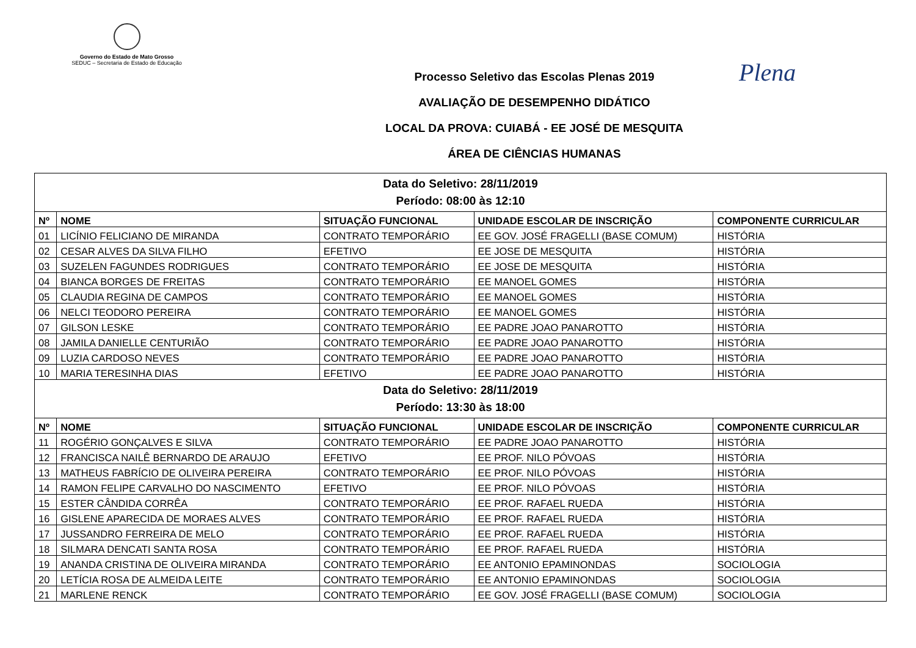Governo do Estado de Mato Grosso
SEDUC – Secretaria de Estado de Educação
Plena
Processo Seletivo das Escolas Plenas 2019
AVALIAÇÃO DE DESEMPENHO DIDÁTICO
LOCAL DA PROVA: CUIABÁ - EE JOSÉ DE MESQUITA
ÁREA DE CIÊNCIAS HUMANAS
| Data do Seletivo: 28/11/2019 Período: 08:00 às 12:10 | | | | |
| Nº | NOME | SITUAÇÃO FUNCIONAL | UNIDADE ESCOLAR DE INSCRIÇÃO | COMPONENTE CURRICULAR |
| 01 | LICÍNIO FELICIANO DE MIRANDA | CONTRATO TEMPORÁRIO | EE GOV. JOSÉ FRAGELLI (BASE COMUM) | HISTÓRIA |
| 02 | CESAR ALVES DA SILVA FILHO | EFETIVO | EE JOSE DE MESQUITA | HISTÓRIA |
| 03 | SUZELEN FAGUNDES RODRIGUES | CONTRATO TEMPORÁRIO | EE JOSE DE MESQUITA | HISTÓRIA |
| 04 | BIANCA BORGES DE FREITAS | CONTRATO TEMPORÁRIO | EE MANOEL GOMES | HISTÓRIA |
| 05 | CLAUDIA REGINA DE CAMPOS | CONTRATO TEMPORÁRIO | EE MANOEL GOMES | HISTÓRIA |
| 06 | NELCI TEODORO PEREIRA | CONTRATO TEMPORÁRIO | EE MANOEL GOMES | HISTÓRIA |
| 07 | GILSON LESKE | CONTRATO TEMPORÁRIO | EE PADRE JOAO PANAROTTO | HISTÓRIA |
| 08 | JAMILA DANIELLE CENTURIÃO | CONTRATO TEMPORÁRIO | EE PADRE JOAO PANAROTTO | HISTÓRIA |
| 09 | LUZIA CARDOSO NEVES | CONTRATO TEMPORÁRIO | EE PADRE JOAO PANAROTTO | HISTÓRIA |
| 10 | MARIA TERESINHA DIAS | EFETIVO | EE PADRE JOAO PANAROTTO | HISTÓRIA |
| Data do Seletivo: 28/11/2019 Período: 13:30 às 18:00 | | | | |
| Nº | NOME | SITUAÇÃO FUNCIONAL | UNIDADE ESCOLAR DE INSCRIÇÃO | COMPONENTE CURRICULAR |
| 11 | ROGÉRIO GONÇALVES E SILVA | CONTRATO TEMPORÁRIO | EE PADRE JOAO PANAROTTO | HISTÓRIA |
| 12 | FRANCISCA NAILÊ BERNARDO DE ARAUJO | EFETIVO | EE PROF. NILO PÓVOAS | HISTÓRIA |
| 13 | MATHEUS FABRÍCIO DE OLIVEIRA PEREIRA | CONTRATO TEMPORÁRIO | EE PROF. NILO PÓVOAS | HISTÓRIA |
| 14 | RAMON FELIPE CARVALHO DO NASCIMENTO | EFETIVO | EE PROF. NILO PÓVOAS | HISTÓRIA |
| 15 | ESTER CÂNDIDA CORRÊA | CONTRATO TEMPORÁRIO | EE PROF. RAFAEL RUEDA | HISTÓRIA |
| 16 | GISLENE APARECIDA DE MORAES ALVES | CONTRATO TEMPORÁRIO | EE PROF. RAFAEL RUEDA | HISTÓRIA |
| 17 | JUSSANDRO FERREIRA DE MELO | CONTRATO TEMPORÁRIO | EE PROF. RAFAEL RUEDA | HISTÓRIA |
| 18 | SILMARA DENCATI SANTA ROSA | CONTRATO TEMPORÁRIO | EE PROF. RAFAEL RUEDA | HISTÓRIA |
| 19 | ANANDA CRISTINA DE OLIVEIRA MIRANDA | CONTRATO TEMPORÁRIO | EE ANTONIO EPAMINONDAS | SOCIOLOGIA |
| 20 | LETÍCIA ROSA DE ALMEIDA LEITE | CONTRATO TEMPORÁRIO | EE ANTONIO EPAMINONDAS | SOCIOLOGIA |
| 21 | MARLENE RENCK | CONTRATO TEMPORÁRIO | EE GOV. JOSÉ FRAGELLI (BASE COMUM) | SOCIOLOGIA |